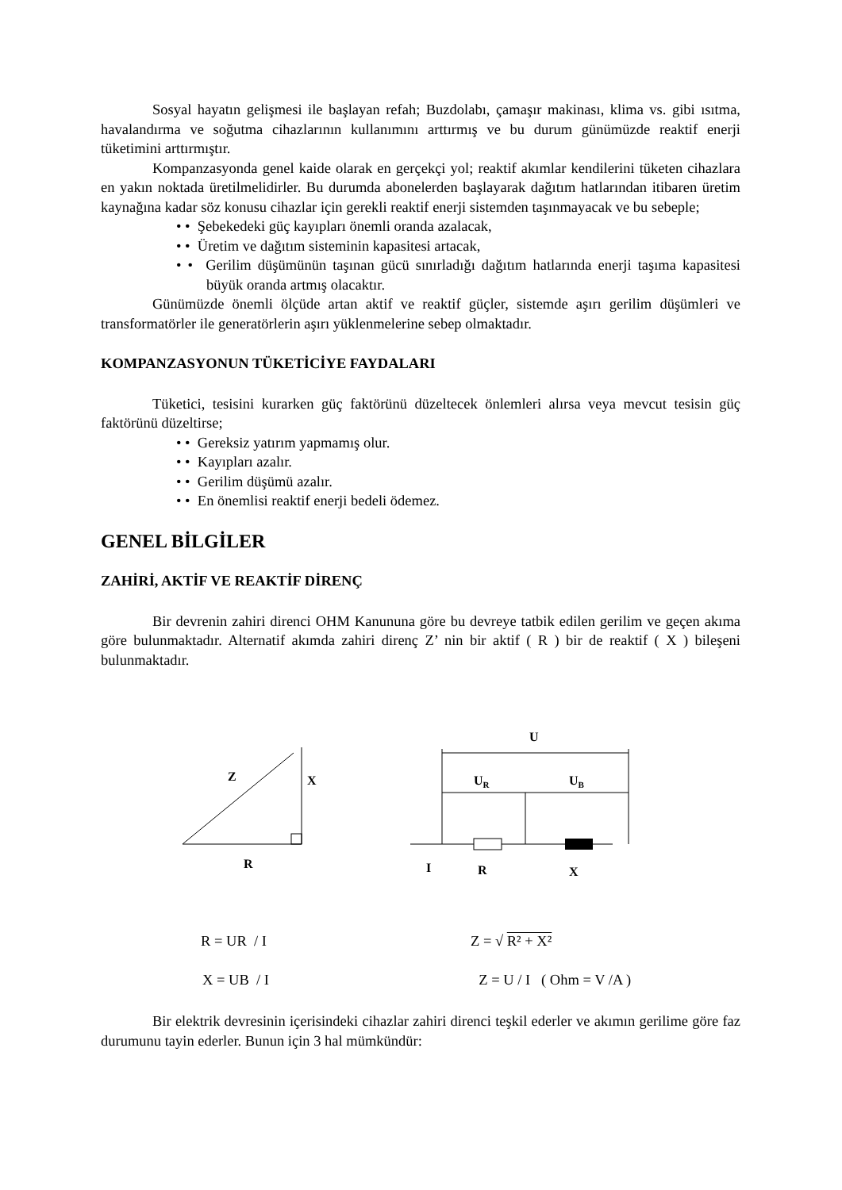Sosyal hayatın gelişmesi ile başlayan refah; Buzdolabı, çamaşır makinası, klima vs. gibi ısıtma, havalandırma ve soğutma cihazlarının kullanımını arttırmış ve bu durum günümüzde reaktif enerji tüketimini arttırmıştır.
Kompanzasyonda genel kaide olarak en gerçekçi yol; reaktif akımlar kendilerini tüketen cihazlara en yakın noktada üretilmelidirler. Bu durumda abonelerden başlayarak dağıtım hatlarından itibaren üretim kaynağına kadar söz konusu cihazlar için gerekli reaktif enerji sistemden taşınmayacak ve bu sebeple;
• • Şebekedeki güç kayıpları önemli oranda azalacak,
• • Üretim ve dağıtım sisteminin kapasitesi artacak,
• • Gerilim düşümünün taşınan gücü sınırladığı dağıtım hatlarında enerji taşıma kapasitesi büyük oranda artmış olacaktır.
Günümüzde önemli ölçüde artan aktif ve reaktif güçler, sistemde aşırı gerilim düşümleri ve transformatörler ile generatörlerin aşırı yüklenmelerine sebep olmaktadır.
KOMPANZASYONUN TÜKETİCİYE FAYDALARI
Tüketici, tesisini kurarken güç faktörünü düzeltecek önlemleri alırsa veya mevcut tesisin güç faktörünü düzeltirse;
• • Gereksiz yatırım yapmamış olur.
• • Kayıpları azalır.
• • Gerilim düşümü azalır.
• • En önemlisi reaktif enerji bedeli ödemez.
GENEL BİLGİLER
ZAHİRİ, AKTİF VE REAKTİF DİRENÇ
Bir devrenin zahiri direnci OHM Kanununa göre bu devreye tatbik edilen gerilim ve geçen akıma göre bulunmaktadır. Alternatif akımda zahiri direnç Z’ nin bir aktif ( R ) bir de reaktif ( X ) bileşeni bulunmaktadır.
Z
X
R
U
UR
UB
I
R
X
R = UR / I Z = √ R² + X²
X = UB / I Z = U / I ( Ohm = V /A )
Bir elektrik devresinin içerisindeki cihazlar zahiri direnci teşkil ederler ve akımın gerilime göre faz durumunu tayin ederler. Bunun için 3 hal mümkündür: